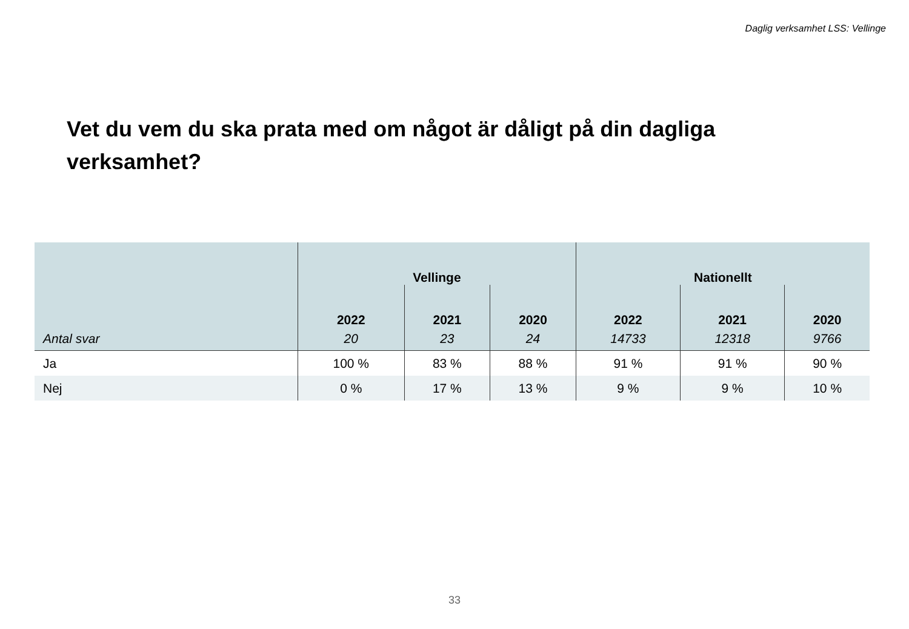Daglig verksamhet LSS: Vellinge
Vet du vem du ska prata med om något är dåligt på din dagliga verksamhet?
| | Vellinge | | | Nationellt | | |
| --- | --- | --- | --- | --- | --- | --- |
| | 2022 | 2021 | 2020 | 2022 | 2021 | 2020 |
| Antal svar | 20 | 23 | 24 | 14733 | 12318 | 9766 |
| Ja | 100 % | 83 % | 88 % | 91 % | 91 % | 90 % |
| Nej | 0 % | 17 % | 13 % | 9 % | 9 % | 10 % |
33